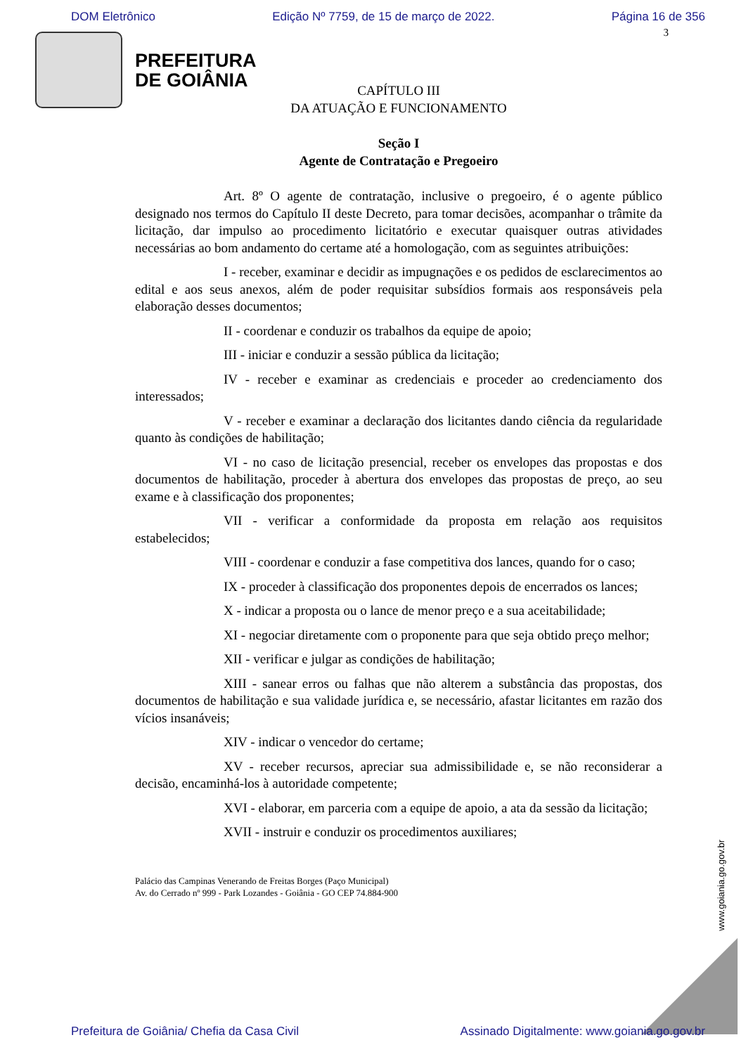DOM Eletrônico Edição Nº 7759, de 15 de março de 2022. Página 16 de 356
3
PREFEITURA
DE GOIÂNIA
CAPÍTULO III
DA ATUAÇÃO E FUNCIONAMENTO
Seção I
Agente de Contratação e Pregoeiro
Art. 8º O agente de contratação, inclusive o pregoeiro, é o agente público designado nos termos do Capítulo II deste Decreto, para tomar decisões, acompanhar o trâmite da licitação, dar impulso ao procedimento licitatório e executar quaisquer outras atividades necessárias ao bom andamento do certame até a homologação, com as seguintes atribuições:
I - receber, examinar e decidir as impugnações e os pedidos de esclarecimentos ao edital e aos seus anexos, além de poder requisitar subsídios formais aos responsáveis pela elaboração desses documentos;
II - coordenar e conduzir os trabalhos da equipe de apoio;
III - iniciar e conduzir a sessão pública da licitação;
IV - receber e examinar as credenciais e proceder ao credenciamento dos interessados;
V - receber e examinar a declaração dos licitantes dando ciência da regularidade quanto às condições de habilitação;
VI - no caso de licitação presencial, receber os envelopes das propostas e dos documentos de habilitação, proceder à abertura dos envelopes das propostas de preço, ao seu exame e à classificação dos proponentes;
VII - verificar a conformidade da proposta em relação aos requisitos estabelecidos;
VIII - coordenar e conduzir a fase competitiva dos lances, quando for o caso;
IX - proceder à classificação dos proponentes depois de encerrados os lances;
X - indicar a proposta ou o lance de menor preço e a sua aceitabilidade;
XI - negociar diretamente com o proponente para que seja obtido preço melhor;
XII - verificar e julgar as condições de habilitação;
XIII - sanear erros ou falhas que não alterem a substância das propostas, dos documentos de habilitação e sua validade jurídica e, se necessário, afastar licitantes em razão dos vícios insanáveis;
XIV - indicar o vencedor do certame;
XV - receber recursos, apreciar sua admissibilidade e, se não reconsiderar a decisão, encaminhá-los à autoridade competente;
XVI - elaborar, em parceria com a equipe de apoio, a ata da sessão da licitação;
XVII - instruir e conduzir os procedimentos auxiliares;
Palácio das Campinas Venerando de Freitas Borges (Paço Municipal)
Av. do Cerrado nº 999 - Park Lozandes - Goiânia - GO CEP 74.884-900
www.goiania.go.gov.br
Prefeitura de Goiânia/ Chefia da Casa Civil Assinado Digitalmente: www.goiania.go.gov.br